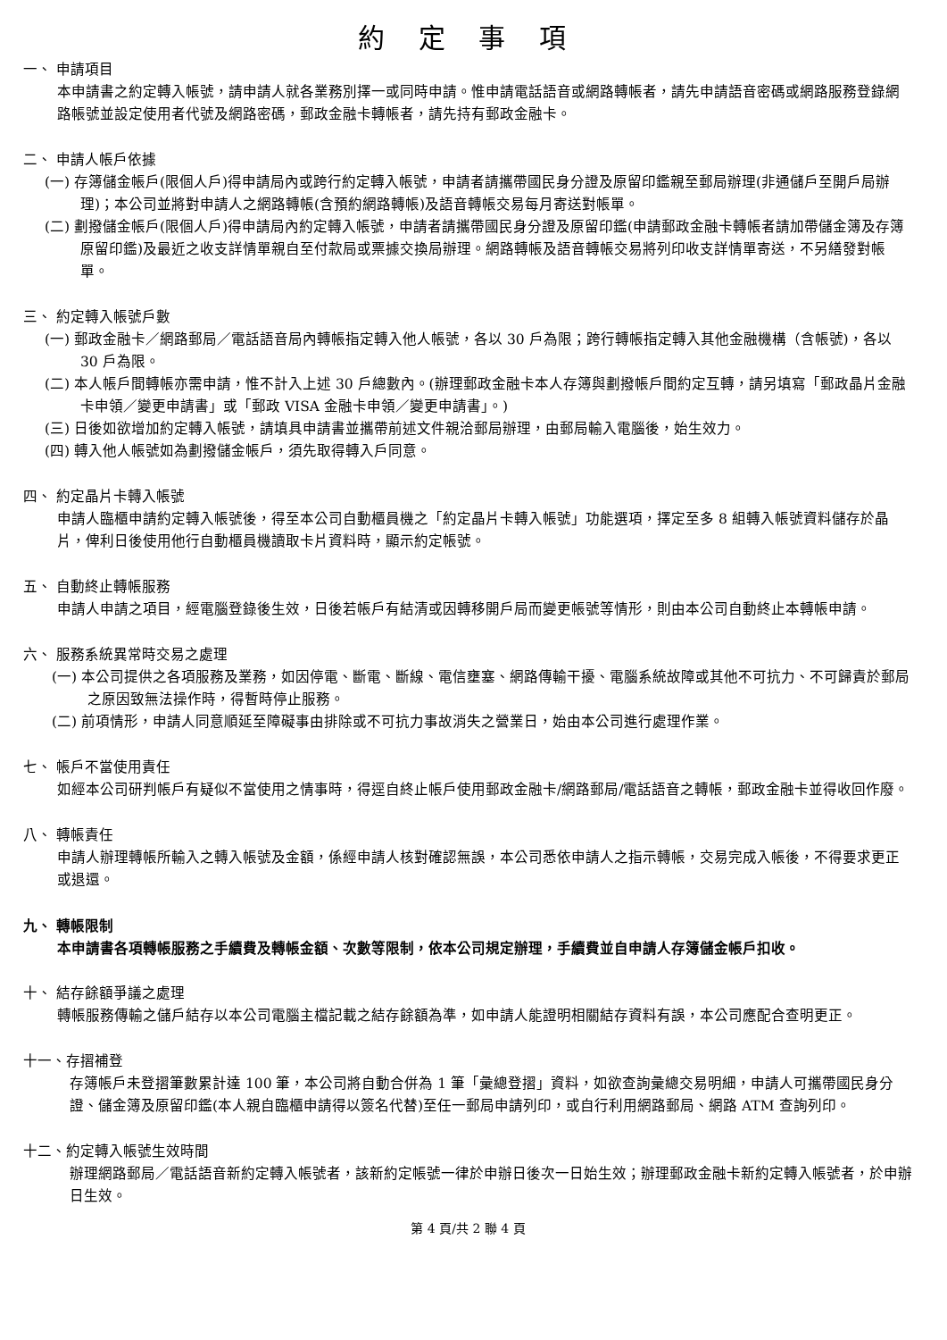約 定 事 項
一、 申請項目
本申請書之約定轉入帳號，請申請人就各業務別擇一或同時申請。惟申請電話語音或網路轉帳者，請先申請語音密碼或網路服務登錄網路帳號並設定使用者代號及網路密碼，郵政金融卡轉帳者，請先持有郵政金融卡。
二、 申請人帳戶依據
(一) 存簿儲金帳戶(限個人戶)得申請局內或跨行約定轉入帳號，申請者請攜帶國民身分證及原留印鑑親至郵局辦理(非通儲戶至開戶局辦理)；本公司並將對申請人之網路轉帳(含預約網路轉帳)及語音轉帳交易每月寄送對帳單。
(二) 劃撥儲金帳戶(限個人戶)得申請局內約定轉入帳號，申請者請攜帶國民身分證及原留印鑑(申請郵政金融卡轉帳者請加帶儲金簿及存簿原留印鑑)及最近之收支詳情單親自至付款局或票據交換局辦理。網路轉帳及語音轉帳交易將列印收支詳情單寄送，不另繕發對帳單。
三、 約定轉入帳號戶數
(一) 郵政金融卡／網路郵局／電話語音局內轉帳指定轉入他人帳號，各以 30 戶為限；跨行轉帳指定轉入其他金融機構（含帳號)，各以 30 戶為限。
(二) 本人帳戶間轉帳亦需申請，惟不計入上述 30 戶總數內。(辦理郵政金融卡本人存簿與劃撥帳戶間約定互轉，請另填寫「郵政晶片金融卡申領／變更申請書」或「郵政 VISA 金融卡申領／變更申請書」。)
(三) 日後如欲增加約定轉入帳號，請填具申請書並攜帶前述文件親洽郵局辦理，由郵局輸入電腦後，始生效力。
(四) 轉入他人帳號如為劃撥儲金帳戶，須先取得轉入戶同意。
四、 約定晶片卡轉入帳號
申請人臨櫃申請約定轉入帳號後，得至本公司自動櫃員機之「約定晶片卡轉入帳號」功能選項，擇定至多 8 組轉入帳號資料儲存於晶片，俾利日後使用他行自動櫃員機讀取卡片資料時，顯示約定帳號。
五、 自動終止轉帳服務
申請人申請之項目，經電腦登錄後生效，日後若帳戶有結清或因轉移開戶局而變更帳號等情形，則由本公司自動終止本轉帳申請。
六、 服務系統異常時交易之處理
(一) 本公司提供之各項服務及業務，如因停電、斷電、斷線、電信壅塞、網路傳輸干擾、電腦系統故障或其他不可抗力、不可歸責於郵局之原因致無法操作時，得暫時停止服務。
(二) 前項情形，申請人同意順延至障礙事由排除或不可抗力事故消失之營業日，始由本公司進行處理作業。
七、 帳戶不當使用責任
如經本公司研判帳戶有疑似不當使用之情事時，得逕自終止帳戶使用郵政金融卡/網路郵局/電話語音之轉帳，郵政金融卡並得收回作廢。
八、 轉帳責任
申請人辦理轉帳所輸入之轉入帳號及金額，係經申請人核對確認無誤，本公司悉依申請人之指示轉帳，交易完成入帳後，不得要求更正或退還。
九、 轉帳限制
本申請書各項轉帳服務之手續費及轉帳金額、次數等限制，依本公司規定辦理，手續費並自申請人存簿儲金帳戶扣收。
十、 結存餘額爭議之處理
轉帳服務傳輸之儲戶結存以本公司電腦主檔記載之結存餘額為準，如申請人能證明相關結存資料有誤，本公司應配合查明更正。
十一、存摺補登
存簿帳戶未登摺筆數累計達 100 筆，本公司將自動合併為 1 筆「彙總登摺」資料，如欲查詢彙總交易明細，申請人可攜帶國民身分證、儲金簿及原留印鑑(本人親自臨櫃申請得以簽名代替)至任一郵局申請列印，或自行利用網路郵局、網路 ATM 查詢列印。
十二、約定轉入帳號生效時間
辦理網路郵局／電話語音新約定轉入帳號者，該新約定帳號一律於申辦日後次一日始生效；辦理郵政金融卡新約定轉入帳號者，於申辦日生效。
第 4 頁/共 2 聯 4 頁